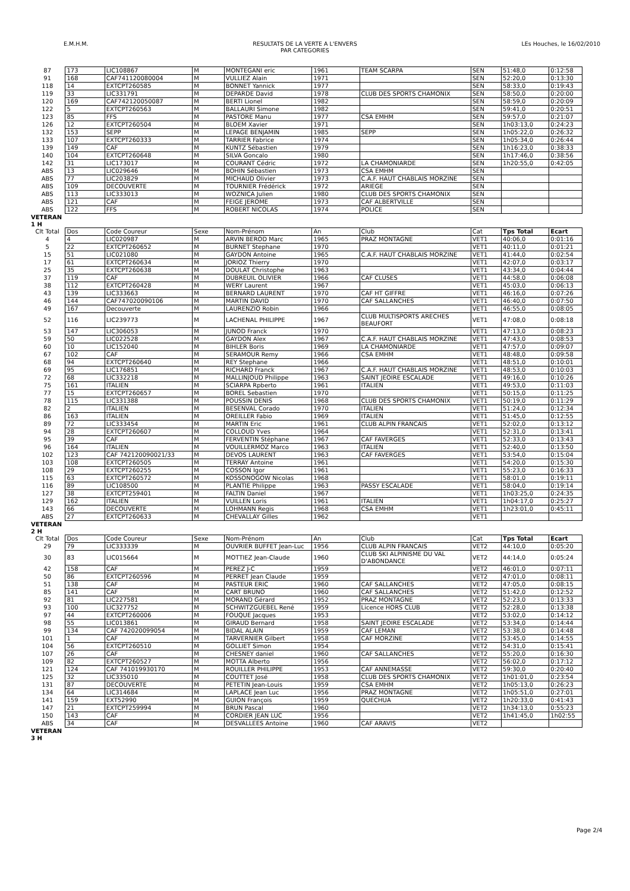E.M.H.M. RESULTATS DE LA VERTE A L'ENVERS
PAR CATEGORIES LEs Houches, le 16/02/2010
| 87 | 173 | LIC108867 | M | MONTEGANI eric | 1961 | TEAM SCARPA | SEN | 51:48,0 | 0:12:58 |
| 91 | 168 | CAF741120080004 | M | VULLIEZ Alain | 1971 | | SEN | 52:20,0 | 0:13:30 |
| 118 | 14 | EXTCPT260585 | M | BONNET Yannick | 1977 | | SEN | 58:33,0 | 0:19:43 |
| 119 | 33 | LIC331791 | M | DEPARDE David | 1978 | CLUB DES SPORTS CHAMONIX | SEN | 58:50,0 | 0:20:00 |
| 120 | 169 | CAF742120050087 | M | BERTI Lionel | 1982 | | SEN | 58:59,0 | 0:20:09 |
| 122 | 5 | EXTCPT260563 | M | BALLAURI Simone | 1982 | | SEN | 59:41,0 | 0:20:51 |
| 123 | 85 | FFS | M | PASTORE Manu | 1977 | CSA EMHM | SEN | 59:57,0 | 0:21:07 |
| 126 | 12 | EXTCPT260504 | M | BLOEM Xavier | 1971 | | SEN | 1h03:13,0 | 0:24:23 |
| 132 | 153 | SEPP | M | LEPAGE BENJAMIN | 1985 | SEPP | SEN | 1h05:22,0 | 0:26:32 |
| 133 | 107 | EXTCPT260333 | M | TARRIER Fabrice | 1974 | | SEN | 1h05:34,0 | 0:26:44 |
| 139 | 149 | CAF | M | KUNTZ Sébastien | 1979 | | SEN | 1h16:23,0 | 0:38:33 |
| 140 | 104 | EXTCPT260648 | M | SILVA Goncalo | 1980 | | SEN | 1h17:46,0 | 0:38:56 |
| 142 | 31 | LIC173017 | M | COURANT Cédric | 1972 | LA CHAMONIARDE | SEN | 1h20:55,0 | 0:42:05 |
| ABS | 13 | LIC029646 | M | BOHIN Sébastien | 1973 | CSA EMHM | SEN | | |
| ABS | 77 | LIC203829 | M | MICHAUD Olivier | 1973 | C.A.F. HAUT CHABLAIS MORZINE | SEN | | |
| ABS | 109 | DECOUVERTE | M | TOURNIER Frédérick | 1972 | ARIEGE | SEN | | |
| ABS | 113 | LIC333013 | M | WOZNICA Julien | 1980 | CLUB DES SPORTS CHAMONIX | SEN | | |
| ABS | 121 | CAF | M | FEIGE JEROME | 1973 | CAF ALBERTVILLE | SEN | | |
| ABS | 122 | FFS | M | ROBERT NICOLAS | 1974 | POLICE | SEN | | |
| VETERAN 1 H | | | | | | | | | |
| Clt Total | Dos | Code Coureur | Sexe | Nom-Prénom | An | Club | Cat | Tps Total | Ecart |
| 4 | 4 | LIC020987 | M | ARVIN BEROD Marc | 1965 | PRAZ MONTAGNE | VET1 | 40:06,0 | 0:01:16 |
| 5 | 22 | EXTCPT260652 | M | BURNET Stephane | 1970 | | VET1 | 40:11,0 | 0:01:21 |
| 15 | 51 | LIC021080 | M | GAYDON Antoine | 1965 | C.A.F. HAUT CHABLAIS MORZINE | VET1 | 41:44,0 | 0:02:54 |
| 17 | 61 | EXTCPT260634 | M | JORIOZ Thierry | 1970 | | VET1 | 42:07,0 | 0:03:17 |
| 25 | 35 | EXTCPT260638 | M | DOULAT Christophe | 1963 | | VET1 | 43:34,0 | 0:04:44 |
| 37 | 119 | CAF | M | DUBREUIL OLIVIER | 1966 | CAF CLUSES | VET1 | 44:58,0 | 0:06:08 |
| 38 | 112 | EXTCPT260428 | M | WERY Laurent | 1967 | | VET1 | 45:03,0 | 0:06:13 |
| 43 | 139 | LIC333663 | M | BERNARD LAURENT | 1970 | CAF HT GIFFRE | VET1 | 46:16,0 | 0:07:26 |
| 46 | 144 | CAF747020090106 | M | MARTIN DAVID | 1970 | CAF SALLANCHES | VET1 | 46:40,0 | 0:07:50 |
| 49 | 167 | Decouverte | M | LAURENZIO Robin | 1966 | | VET1 | 46:55,0 | 0:08:05 |
| 52 | 116 | LIC239773 | M | LACHENAL PHILIPPE | 1967 | CLUB MULTISPORTS ARECHES BEAUFORT | VET1 | 47:08,0 | 0:08:18 |
| 53 | 147 | LIC306053 | M | JUNOD Franck | 1970 | | VET1 | 47:13,0 | 0:08:23 |
| 59 | 50 | LIC022528 | M | GAYDON Alex | 1967 | C.A.F. HAUT CHABLAIS MORZINE | VET1 | 47:43,0 | 0:08:53 |
| 60 | 10 | LIC152040 | M | BIHLER Boris | 1969 | LA CHAMONIARDE | VET1 | 47:57,0 | 0:09:07 |
| 67 | 102 | CAF | M | SERAMOUR Remy | 1966 | CSA EMHM | VET1 | 48:48,0 | 0:09:58 |
| 68 | 94 | EXTCPT260640 | M | REY Stephane | 1966 | | VET1 | 48:51,0 | 0:10:01 |
| 69 | 95 | LIC176851 | M | RICHARD Franck | 1967 | C.A.F. HAUT CHABLAIS MORZINE | VET1 | 48:53,0 | 0:10:03 |
| 72 | 68 | LIC332218 | M | MALLINJOUD Philippe | 1963 | SAINT JEOIRE ESCALADE | VET1 | 49:16,0 | 0:10:26 |
| 75 | 161 | ITALIEN | M | SCIARPA Rpberto | 1961 | ITALIEN | VET1 | 49:53,0 | 0:11:03 |
| 77 | 15 | EXTCPT260657 | M | BOREL Sebastien | 1970 | | VET1 | 50:15,0 | 0:11:25 |
| 78 | 115 | LIC331388 | M | POUSSIN DENIS | 1968 | CLUB DES SPORTS CHAMONIX | VET1 | 50:19,0 | 0:11:29 |
| 82 | 2 | ITALIEN | M | BESENVAL Corado | 1970 | ITALIEN | VET1 | 51:24,0 | 0:12:34 |
| 86 | 163 | ITALIEN | M | OREILLER Fabio | 1969 | ITALIEN | VET1 | 51:45,0 | 0:12:55 |
| 89 | 72 | LIC333454 | M | MARTIN Eric | 1961 | CLUB ALPIN FRANCAIS | VET1 | 52:02,0 | 0:13:12 |
| 94 | 28 | EXTCPT260607 | M | COLLOUD Yves | 1964 | | VET1 | 52:31,0 | 0:13:41 |
| 95 | 39 | CAF | M | FERVENTIN Stéphane | 1967 | CAF FAVERGES | VET1 | 52:33,0 | 0:13:43 |
| 96 | 164 | ITALIEN | M | VOUILLERMOZ Marco | 1963 | ITALIEN | VET1 | 52:40,0 | 0:13:50 |
| 102 | 123 | CAF 742120090021/33 | M | DEVOS LAURENT | 1963 | CAF FAVERGES | VET1 | 53:54,0 | 0:15:04 |
| 103 | 108 | EXTCPT260505 | M | TERRAY Antoine | 1961 | | VET1 | 54:20,0 | 0:15:30 |
| 108 | 29 | EXTCPT260255 | M | COSSON Igor | 1961 | | VET1 | 55:23,0 | 0:16:33 |
| 115 | 63 | EXTCPT260572 | M | KOSSONOGOW Nicolas | 1968 | | VET1 | 58:01,0 | 0:19:11 |
| 116 | 89 | LIC108500 | M | PLANTIE Philippe | 1963 | PASSY ESCALADE | VET1 | 58:04,0 | 0:19:14 |
| 127 | 38 | EXTCPT259401 | M | FALTIN Daniel | 1967 | | VET1 | 1h03:25,0 | 0:24:35 |
| 129 | 162 | ITALIEN | M | VUILLEN Loris | 1961 | ITALIEN | VET1 | 1h04:17,0 | 0:25:27 |
| 143 | 66 | DECOUVERTE | M | LOHMANN Regis | 1968 | CSA EMHM | VET1 | 1h23:01,0 | 0:45:11 |
| ABS | 27 | EXTCPT260633 | M | CHEVALLAY Gilles | 1962 | | VET1 | | |
| VETERAN 2 H | | | | | | | | | |
| Clt Total | Dos | Code Coureur | Sexe | Nom-Prénom | An | Club | Cat | Tps Total | Ecart |
| 29 | 79 | LIC333339 | M | OUVRIER BUFFET Jean-Luc | 1956 | CLUB ALPIN FRANCAIS | VET2 | 44:10,0 | 0:05:20 |
| 30 | 83 | LIC015664 | M | MOTTIEZ Jean-Claude | 1960 | CLUB SKI ALPINISME DU VAL D'ABONDANCE | VET2 | 44:14,0 | 0:05:24 |
| 42 | 158 | CAF | M | PEREZ J-C | 1959 | | VET2 | 46:01,0 | 0:07:11 |
| 50 | 86 | EXTCPT260596 | M | PERRET Jean Claude | 1959 | | VET2 | 47:01,0 | 0:08:11 |
| 51 | 138 | CAF | M | PASTEUR ERIC | 1960 | CAF SALLANCHES | VET2 | 47:05,0 | 0:08:15 |
| 85 | 141 | CAF | M | CART BRUNO | 1960 | CAF SALLANCHES | VET2 | 51:42,0 | 0:12:52 |
| 92 | 81 | LIC227581 | M | MORAND Gérard | 1952 | PRAZ MONTAGNE | VET2 | 52:23,0 | 0:13:33 |
| 93 | 100 | LIC327752 | M | SCHWITZGUEBEL René | 1959 | Licence HORS CLUB | VET2 | 52:28,0 | 0:13:38 |
| 97 | 44 | EXTCPT260006 | M | FOUQUE Jacques | 1953 | | VET2 | 53:02,0 | 0:14:12 |
| 98 | 55 | LIC013861 | M | GIRAUD Bernard | 1958 | SAINT JEOIRE ESCALADE | VET2 | 53:34,0 | 0:14:44 |
| 99 | 134 | CAF 742020099054 | M | BIDAL ALAIN | 1959 | CAF LEMAN | VET2 | 53:38,0 | 0:14:48 |
| 101 | 1 | CAF | M | TARVERNIER Gilbert | 1958 | CAF MORZINE | VET2 | 53:45,0 | 0:14:55 |
| 104 | 56 | EXTCPT260510 | M | GOLLIET Simon | 1954 | | VET2 | 54:31,0 | 0:15:41 |
| 107 | 26 | CAF | M | CHESNEY daniel | 1960 | CAF SALLANCHES | VET2 | 55:20,0 | 0:16:30 |
| 109 | 82 | EXTCPT260527 | M | MOTTA Alberto | 1956 | | VET2 | 56:02,0 | 0:17:12 |
| 121 | 124 | CAF 741019930170 | M | ROUILLER PHILIPPE | 1953 | CAF ANNEMASSE | VET2 | 59:30,0 | 0:20:40 |
| 125 | 32 | LIC335010 | M | COUTTET José | 1958 | CLUB DES SPORTS CHAMONIX | VET2 | 1h01:01,0 | 0:23:54 |
| 131 | 87 | DECOUVERTE | M | PETETIN Jean-Louis | 1959 | CSA EMHM | VET2 | 1h05:13,0 | 0:26:23 |
| 134 | 64 | LIC314684 | M | LAPLACE Jean Luc | 1956 | PRAZ MONTAGNE | VET2 | 1h05:51,0 | 0:27:01 |
| 141 | 159 | EXT52990 | M | GUION François | 1959 | QUECHUA | VET2 | 1h20:33,0 | 0:41:43 |
| 147 | 21 | EXTCPT259994 | M | BRUN Pascal | 1960 | | VET2 | 1h34:13,0 | 0:55:23 |
| 150 | 143 | CAF | M | CORDIER JEAN LUC | 1956 | | VET2 | 1h41:45,0 | 1h02:55 |
| ABS | 34 | CAF | M | DESVALLEES Antoine | 1960 | CAF ARAVIS | VET2 | | |
| VETERAN 3 H | | | | | | | | | |
Page 2/4